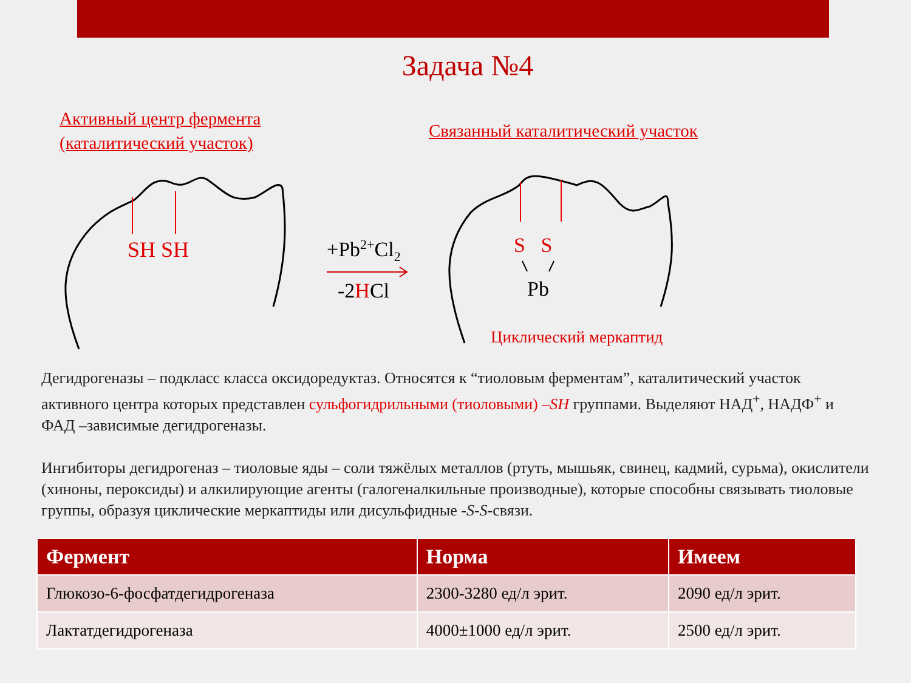Задача №4
Активный центр фермента
(каталитический участок)
Связанный каталитический участок
SH SH +Pb<sup>2+</sup>Cl<sub>2</sub>
-2HCl
S S
Pb
Циклический меркаптид
Дегидрогеназы – подкласс класса оксидоредуктаз. Относятся к “тиоловым ферментам”, каталитический участок активного центра которых представлен сульфогидрильными (тиоловыми) –SH группами. Выделяют НАД<sup>+</sup>, НАДФ<sup>+</sup> и ФАД –зависимые дегидрогеназы.
Ингибиторы дегидрогеназ – тиоловые яды – соли тяжёлых металлов (ртуть, мышьяк, свинец, кадмий, сурьма), окислители (хиноны, пероксиды) и алкилирующие агенты (галогеналкильные производные), которые способны связывать тиоловые группы, образуя циклические меркаптиды или дисульфидные -S-S-связи.
| Фермент | Норма | Имеем |
| --- | --- | --- |
| Глюкозо-6-фосфатдегидрогеназа | 2300-3280 ед/л эрит. | 2090 ед/л эрит. |
| Лактатдегидрогеназа | 4000±1000 ед/л эрит. | 2500 ед/л эрит. |